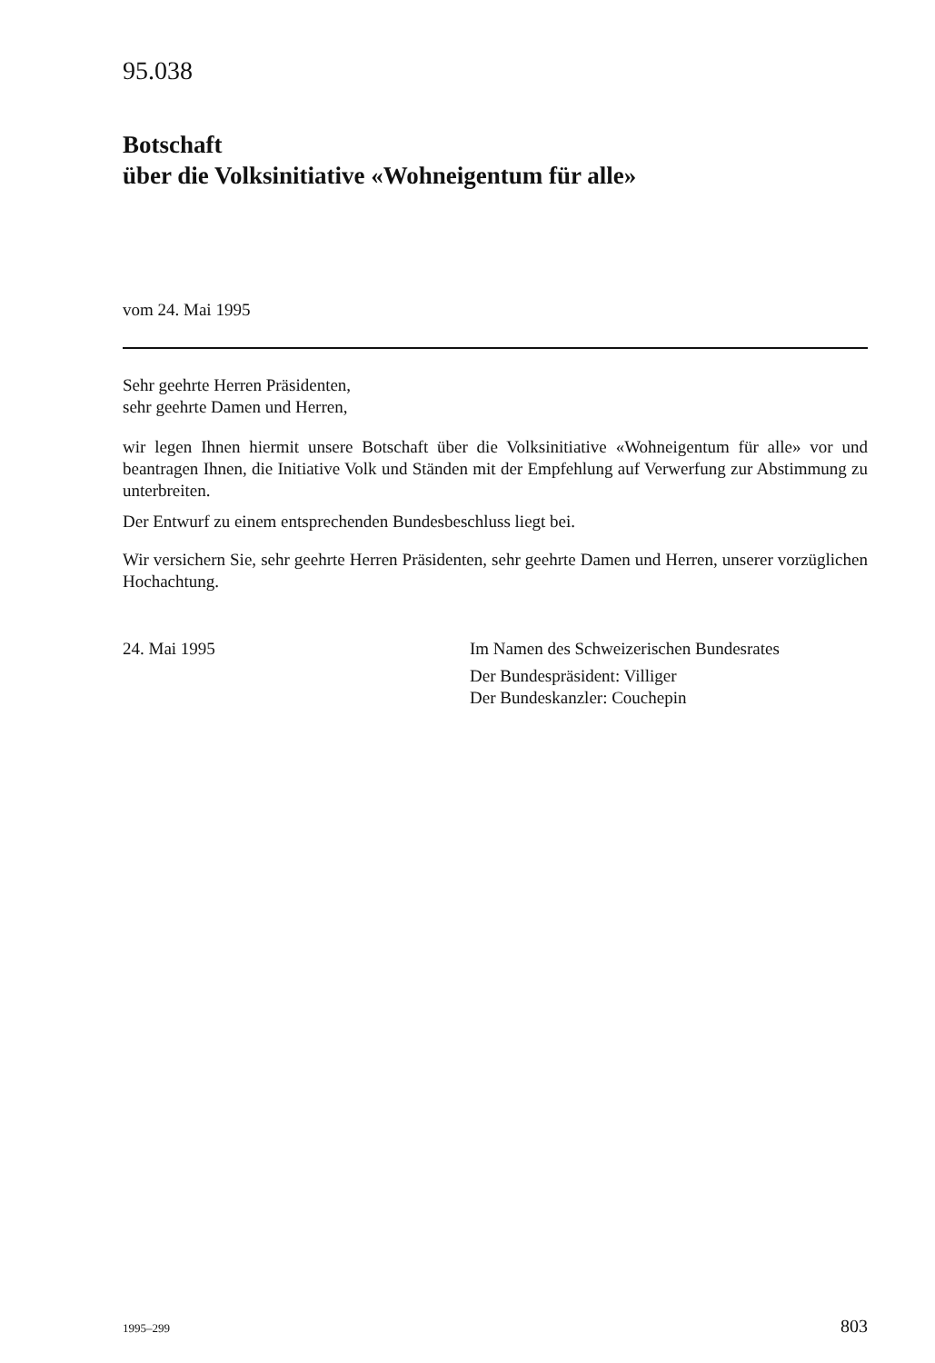95.038
Botschaft
über die Volksinitiative «Wohneigentum für alle»
vom 24. Mai 1995
Sehr geehrte Herren Präsidenten,
sehr geehrte Damen und Herren,
wir legen Ihnen hiermit unsere Botschaft über die Volksinitiative «Wohneigentum für alle» vor und beantragen Ihnen, die Initiative Volk und Ständen mit der Empfehlung auf Verwerfung zur Abstimmung zu unterbreiten.
Der Entwurf zu einem entsprechenden Bundesbeschluss liegt bei.
Wir versichern Sie, sehr geehrte Herren Präsidenten, sehr geehrte Damen und Herren, unserer vorzüglichen Hochachtung.
24. Mai 1995 Im Namen des Schweizerischen Bundesrates
Der Bundespräsident: Villiger
Der Bundeskanzler: Couchepin
1995–299 803